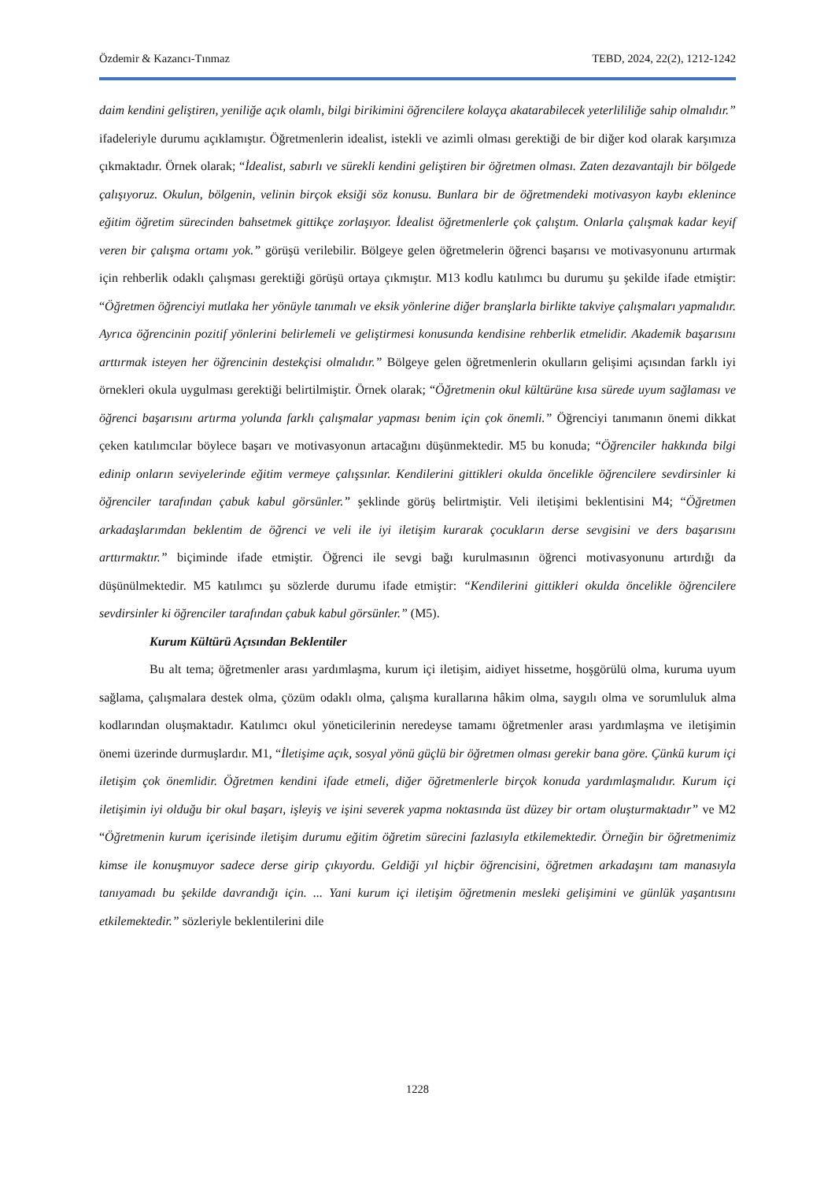Özdemir & Kazancı-Tınmaz TEBD, 2024, 22(2), 1212-1242
daim kendini geliştiren, yeniliğe açık olamlı, bilgi birikimini öğrencilere kolayça akatarabilecek yeterlililiğe sahip olmalıdır.” ifadeleriyle durumu açıklamıştır. Öğretmenlerin idealist, istekli ve azimli olması gerektiği de bir diğer kod olarak karşımıza çıkmaktadır. Örnek olarak; “İdealist, sabırlı ve sürekli kendini geliştiren bir öğretmen olması. Zaten dezavantajlı bir bölgede çalışıyoruz. Okulun, bölgenin, velinin birçok eksiği söz konusu. Bunlara bir de öğretmendeki motivasyon kaybı eklenince eğitim öğretim sürecinden bahsetmek gittikçe zorlaşıyor. İdealist öğretmenlerle çok çalıştım. Onlarla çalışmak kadar keyif veren bir çalışma ortamı yok.” görüşü verilebilir. Bölgeye gelen öğretmelerin öğrenci başarısı ve motivasyonunu artırmak için rehberlik odaklı çalışması gerektiği görüşü ortaya çıkmıştır. M13 kodlu katılımcı bu durumu şu şekilde ifade etmiştir: “Öğretmen öğrenciyi mutlaka her yönüyle tanımalı ve eksik yönlerine diğer branşlarla birlikte takviye çalışmaları yapmalıdır. Ayrıca öğrencinin pozitif yönlerini belirlemeli ve geliştirmesi konusunda kendisine rehberlik etmelidir. Akademik başarısını arttırmak isteyen her öğrencinin destekçisi olmalıdır.” Bölgeye gelen öğretmenlerin okulların gelişimi açısından farklı iyi örnekleri okula uygulması gerektiği belirtilmiştir. Örnek olarak; “Öğretmenin okul kültürüne kısa sürede uyum sağlaması ve öğrenci başarısını artırma yolunda farklı çalışmalar yapması benim için çok önemli.” Öğrenciyi tanımanın önemi dikkat çeken katılımcılar böylece başarı ve motivasyonun artacağını düşünmektedir. M5 bu konuda; “Öğrenciler hakkında bilgi edinip onların seviyelerinde eğitim vermeye çalışsınlar. Kendilerini gittikleri okulda öncelikle öğrencilere sevdirsinler ki öğrenciler tarafından çabuk kabul görsünler.” şeklinde görüş belirtmiştir. Veli iletişimi beklentisini M4; “Öğretmen arkadaşlarımdan beklentim de öğrenci ve veli ile iyi iletişim kurarak çocukların derse sevgisini ve ders başarısını arttırmaktır.” biçiminde ifade etmiştir. Öğrenci ile sevgi bağı kurulmasının öğrenci motivasyonunu artırdığı da düşünülmektedir. M5 katılımcı şu sözlerde durumu ifade etmiştir: “Kendilerini gittikleri okulda öncelikle öğrencilere sevdirsinler ki öğrenciler tarafından çabuk kabul görsünler.” (M5).
Kurum Kültürü Açısından Beklentiler
Bu alt tema; öğretmenler arası yardımlaşma, kurum içi iletişim, aidiyet hissetme, hoşgörülü olma, kuruma uyum sağlama, çalışmalara destek olma, çözüm odaklı olma, çalışma kurallarına hâkim olma, saygılı olma ve sorumluluk alma kodlarından oluşmaktadır. Katılımcı okul yöneticilerinin neredeyse tamamı öğretmenler arası yardımlaşma ve iletişimin önemi üzerinde durmuşlardır. M1, “İletişime açık, sosyal yönü güçlü bir öğretmen olması gerekir bana göre. Çünkü kurum içi iletişim çok önemlidir. Öğretmen kendini ifade etmeli, diğer öğretmenlerle birçok konuda yardımlaşmalıdır. Kurum içi iletişimin iyi olduğu bir okul başarı, işleyiş ve işini severek yapma noktasında üst düzey bir ortam oluşturmaktadır” ve M2 “Öğretmenin kurum içerisinde iletişim durumu eğitim öğretim sürecini fazlasıyla etkilemektedir. Örneğin bir öğretmenimiz kimse ile konuşmuyor sadece derse girip çıkıyordu. Geldiği yıl hiçbir öğrencisini, öğretmen arkadaşını tam manasıyla tanıyamadı bu şekilde davrandığı için. ... Yani kurum içi iletişim öğretmenin mesleki gelişimini ve günlük yaşantısını etkilemektedir.” sözleriyle beklentilerini dile
1228